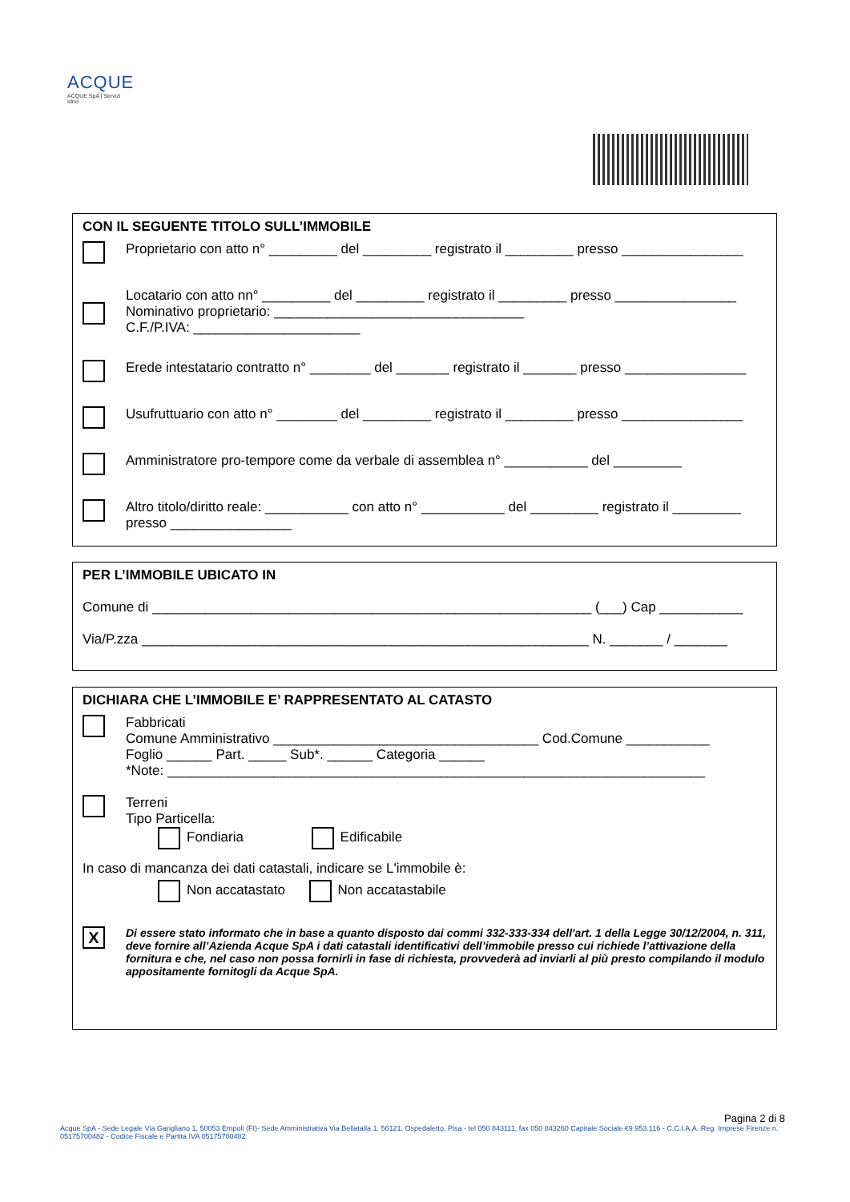ACQUE
ACQUE SpA | Servizi Idrici
CON IL SEGUENTE TITOLO SULL’IMMOBILE
Proprietario con atto n° _________ del _________ registrato il _________ presso ________________
Locatario con atto nn° _________ del _________ registrato il _________ presso ________________
Nominativo proprietario: _________________________________
C.F./P.IVA: ______________________
Erede intestatario contratto n° ________ del _______ registrato il _______ presso ________________
Usufruttuario con atto n° ________ del _________ registrato il _________ presso ________________
Amministratore pro-tempore come da verbale di assemblea n° ___________ del _________
Altro titolo/diritto reale: ___________ con atto n° ___________ del _________ registrato il _________
presso ________________
PER L’IMMOBILE UBICATO IN
Comune di __________________________________________________________ (___) Cap ___________
Via/P.zza ___________________________________________________________ N. _______ / _______
DICHIARA CHE L’IMMOBILE E’ RAPPRESENTATO AL CATASTO
Fabbricati
Comune Amministrativo ___________________________________ Cod.Comune ___________
Foglio ______ Part. _____ Sub*. ______ Categoria ______
*Note: _______________________________________________________________________
Terreni
Tipo Particella:
Fondiaria Edificabile
In caso di mancanza dei dati catastali, indicare se L'immobile è:
Non accatastato Non accatastabile
X
Di essere stato informato che in base a quanto disposto dai commi 332-333-334 dell'art. 1 della Legge 30/12/2004, n. 311, deve fornire all’Azienda Acque SpA i dati catastali identificativi dell’immobile presso cui richiede l’attivazione della fornitura e che, nel caso non possa fornirli in fase di richiesta, provvederà ad inviarli al più presto compilando il modulo appositamente fornitogli da Acque SpA.
Pagina 2 di 8
Acque SpA - Sede Legale Via Garigliano 1, 50053 Empoli (FI)- Sede Amministrativa Via Bellatalla 1, 56121, Ospedaletto, Pisa - tel 050 843111, fax 050 843260 Capitale Sociale €9.953.116 - C.C.I.A.A. Reg. Imprese Firenze n. 05175700482 - Codice Fiscale e Partita IVA 05175700482